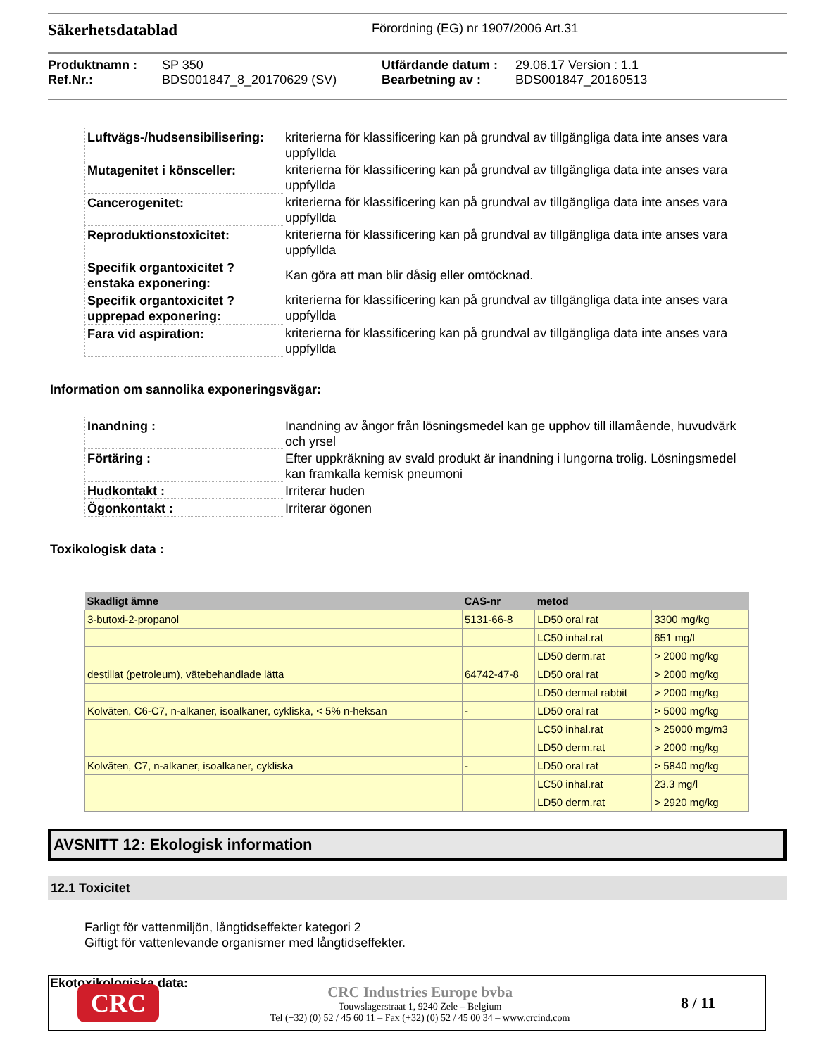Säkerhetsdatablad
Förordning (EG) nr 1907/2006 Art.31
Produktnamn : SP 350 Utfärdande datum : 29.06.17 Version : 1.1 Ref.Nr.: BDS001847_8_20170629 (SV) Bearbetning av : BDS001847_20160513
| Luftvägs-/hudsensibilisering: | kriterierna för klassificering kan på grundval av tillgängliga data inte anses vara uppfyllda |
| Mutagenitet i könsceller: | kriterierna för klassificering kan på grundval av tillgängliga data inte anses vara uppfyllda |
| Cancerogenitet: | kriterierna för klassificering kan på grundval av tillgängliga data inte anses vara uppfyllda |
| Reproduktionstoxicitet: | kriterierna för klassificering kan på grundval av tillgängliga data inte anses vara uppfyllda |
| Specifik organtoxicitet ? enstaka exponering: | Kan göra att man blir dåsig eller omtöcknad. |
| Specifik organtoxicitet ? upprepad exponering: | kriterierna för klassificering kan på grundval av tillgängliga data inte anses vara uppfyllda |
| Fara vid aspiration: | kriterierna för klassificering kan på grundval av tillgängliga data inte anses vara uppfyllda |
Information om sannolika exponeringsvägar:
| Inandning : | Inandning av ångor från lösningsmedel kan ge upphov till illamående, huvudvärk och yrsel |
| Förtäring : | Efter uppkräkning av svald produkt är inandning i lungorna trolig. Lösningsmedel kan framkalla kemisk pneumoni |
| Hudkontakt : | Irriterar huden |
| Ögonkontakt : | Irriterar ögonen |
Toxikologisk data :
| Skadligt ämne | CAS-nr | metod | |
| --- | --- | --- | --- |
| 3-butoxi-2-propanol | 5131-66-8 | LD50 oral rat | 3300 mg/kg |
| | | LC50 inhal.rat | 651 mg/l |
| | | LD50 derm.rat | > 2000 mg/kg |
| destillat (petroleum), vätebehandlade lätta | 64742-47-8 | LD50 oral rat | > 2000 mg/kg |
| | | LD50 dermal rabbit | > 2000 mg/kg |
| Kolväten, C6-C7, n-alkaner, isoalkaner, cykliska, < 5% n-heksan | - | LD50 oral rat | > 5000 mg/kg |
| | | LC50 inhal.rat | > 25000 mg/m3 |
| | | LD50 derm.rat | > 2000 mg/kg |
| Kolväten, C7, n-alkaner, isoalkaner, cykliska | - | LD50 oral rat | > 5840 mg/kg |
| | | LC50 inhal.rat | 23.3 mg/l |
| | | LD50 derm.rat | > 2920 mg/kg |
AVSNITT 12: Ekologisk information
12.1 Toxicitet
Farligt för vattenmiljön, långtidseffekter kategori 2
Giftigt för vattenlevande organismer med långtidseffekter.
Ekotoxikologiska data:
CRC
CRC Industries Europe bvba
Touwslagerstraat 1, 9240 Zele – Belgium
Tel (+32) (0) 52 / 45 60 11 – Fax (+32) (0) 52 / 45 00 34 – www.crcind.com
8 / 11